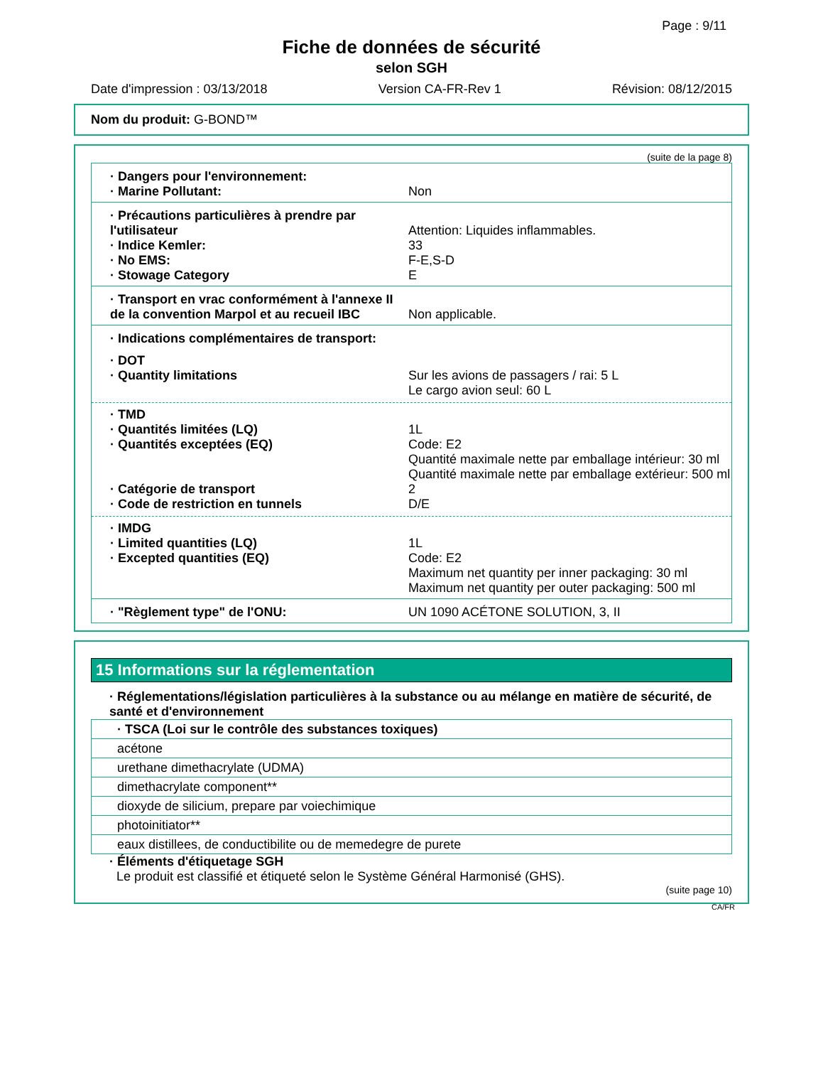Page : 9/11
Fiche de données de sécurité
selon SGH
Date d'impression : 03/13/2018 Version CA-FR-Rev 1 Révision: 08/12/2015
Nom du produit: G-BOND™
(suite de la page 8)
· Dangers pour l'environnement:
· Marine Pollutant: Non
· Précautions particulières à prendre par l'utilisateur
Attention: Liquides inflammables.
· Indice Kemler: 33
· No EMS: F-E,S-D
· Stowage Category E
· Transport en vrac conformément à l'annexe II de la convention Marpol et au recueil IBC
Non applicable.
· Indications complémentaires de transport:
· DOT
· Quantity limitations Sur les avions de passagers / rai: 5 L
Le cargo avion seul: 60 L
· TMD
· Quantités limitées (LQ) 1L
· Quantités exceptées (EQ) Code: E2
Quantité maximale nette par emballage intérieur: 30 ml
Quantité maximale nette par emballage extérieur: 500 ml
· Catégorie de transport 2
· Code de restriction en tunnels D/E
· IMDG
· Limited quantities (LQ) 1L
· Excepted quantities (EQ) Code: E2
Maximum net quantity per inner packaging: 30 ml
Maximum net quantity per outer packaging: 500 ml
· "Règlement type" de l'ONU: UN 1090 ACÉTONE SOLUTION, 3, II
15 Informations sur la réglementation
· Réglementations/législation particulières à la substance ou au mélange en matière de sécurité, de santé et d'environnement
| · TSCA (Loi sur le contrôle des substances toxiques) |
| acétone |
| urethane dimethacrylate (UDMA) |
| dimethacrylate component** |
| dioxyde de silicium, prepare par voiechimique |
| photoinitiator** |
| eaux distillees, de conductibilite ou de memedegre de purete |
· Éléments d'étiquetage SGH
Le produit est classifié et étiqueté selon le Système Général Harmonisé (GHS).
(suite page 10)
CA/FR